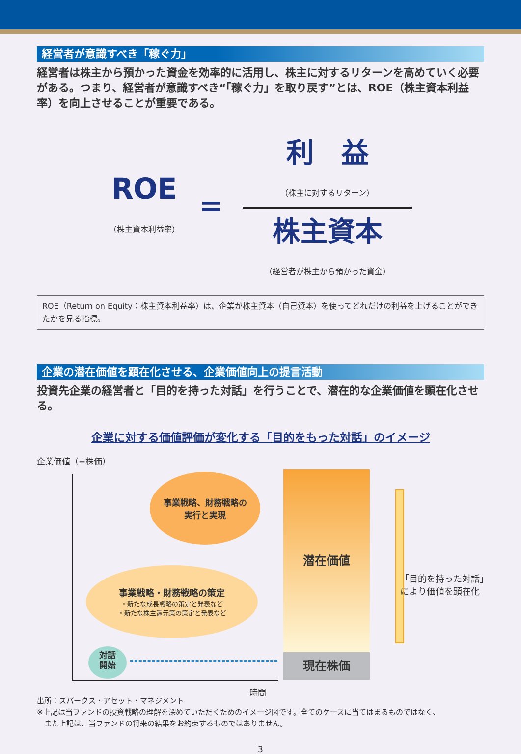経営者が意識すべき「稼ぐ力」
経営者は株主から預かった資金を効率的に活用し、株主に対するリターンを高めていく必要がある。つまり、経営者が意識すべき“「稼ぐ力」を取り戻す”とは、ROE（株主資本利益率）を向上させることが重要である。
ROE
（株主資本利益率）
=
利　益
（株主に対するリターン）
株主資本
（経営者が株主から預かった資金）
ROE（Return on Equity：株主資本利益率）は、企業が株主資本（自己資本）を使ってどれだけの利益を上げることができたかを見る指標。
企業の潜在価値を顕在化させる、企業価値向上の提言活動
投資先企業の経営者と「目的を持った対話」を行うことで、潜在的な企業価値を顕在化させる。
企業に対する価値評価が変化する「目的をもった対話」のイメージ
企業価値（=株価）
時間
事業戦略、財務戦略の
実行と実現
事業戦略・財務戦略の策定
・新たな成長戦略の策定と発表など
・新たな株主還元策の策定と発表など
対話
開始
潜在価値
現在株価
「目的を持った対話」
により価値を顕在化
出所：スパークス・アセット・マネジメント
※上記は当ファンドの投資戦略の理解を深めていただくためのイメージ図です。全てのケースに当てはまるものではなく、
　また上記は、当ファンドの将来の結果をお約束するものではありません。
3